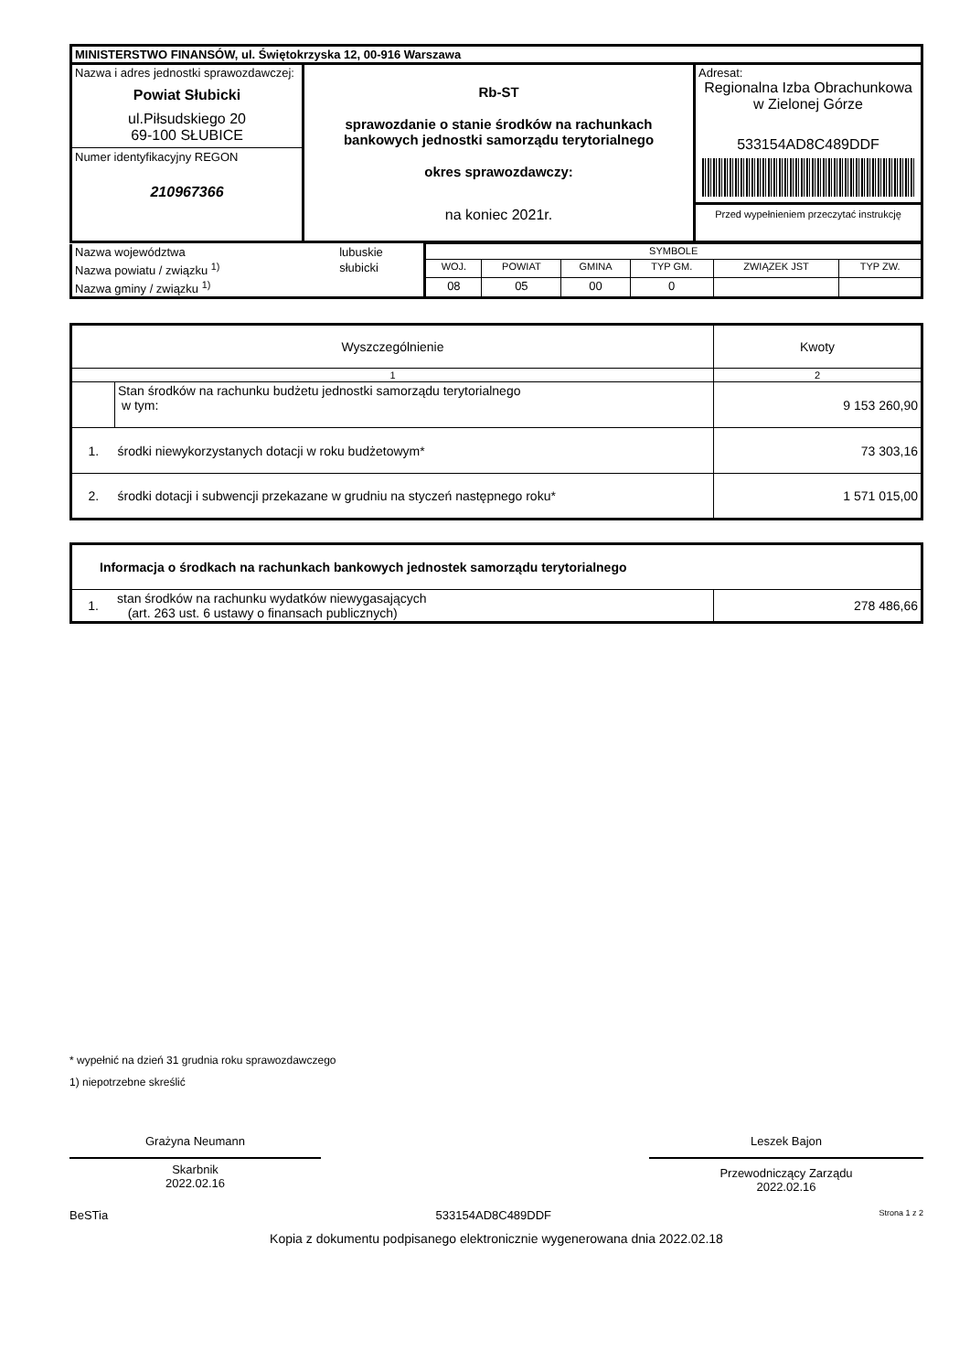| MINISTERSTWO FINANSÓW, ul. Świętokrzyska 12, 00-916 Warszawa | | |
| Nazwa i adres jednostki sprawozdawczej: Powiat Słubicki ul.Piłsudskiego 20 69-100 SŁUBICE Numer identyfikacyjny REGON 210967366 | Rb-ST sprawozdanie o stanie środków na rachunkach bankowych jednostki samorządu terytorialnego okres sprawozdawczy: na koniec 2021r. | Adresat: Regionalna Izba Obrachunkowa w Zielonej Górze 533154AD8C489DDF Przed wypełnieniem przeczytać instrukcję |
| Nazwa województwa | lubuskie | SYMBOLE | | | | | |
| Nazwa powiatu / związku <sup>1)</sup> | słubicki | WOJ. | POWIAT | GMINA | TYP GM. | ZWIĄZEK JST | TYP ZW. |
| Nazwa gminy / związku <sup>1)</sup> | | 08 | 05 | 00 | 0 | | |
| Wyszczególnienie | | Kwoty |
| --- | --- | --- |
| 1 | | 2 |
| | Stan środków na rachunku budżetu jednostki samorządu terytorialnego w tym: | 9 153 260,90 |
| 1. | środki niewykorzystanych dotacji w roku budżetowym* | 73 303,16 |
| 2. | środki dotacji i subwencji przekazane w grudniu na styczeń następnego roku* | 1 571 015,00 |
| Informacja o środkach na rachunkach bankowych jednostek samorządu terytorialnego | | |
| --- | --- | --- |
| 1. | stan środków na rachunku wydatków niewygasających (art. 263 ust. 6 ustawy o finansach publicznych) | 278 486,66 |
* wypełnić na dzień 31 grudnia roku sprawozdawczego
1) niepotrzebne skreślić
Grażyna Neumann
Skarbnik
2022.02.16
Leszek Bajon
Przewodniczący Zarządu
2022.02.16
BeSTia 533154AD8C489DDF Strona 1 z 2
Kopia z dokumentu podpisanego elektronicznie wygenerowana dnia 2022.02.18